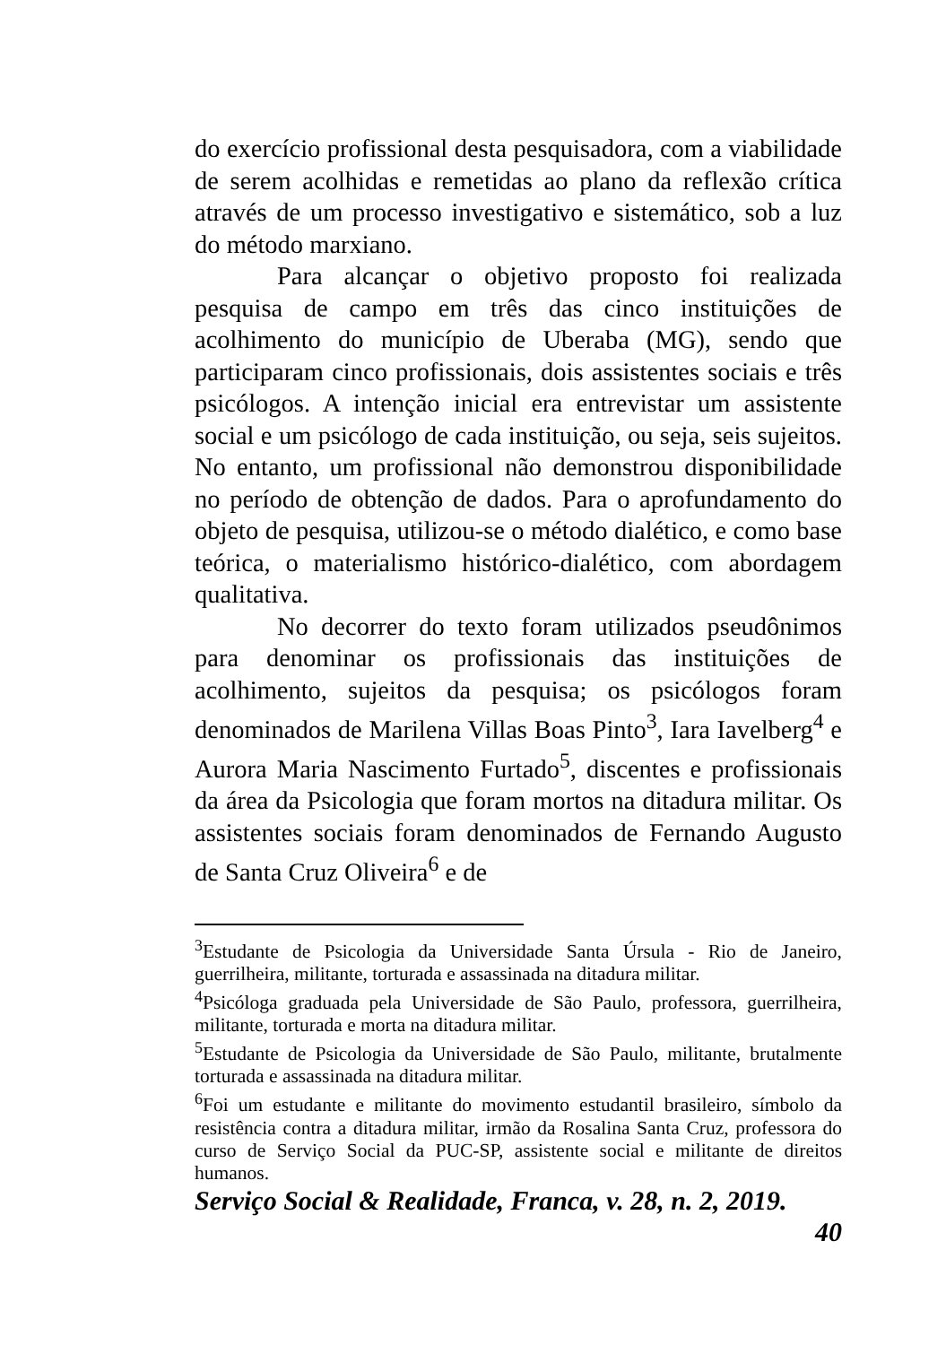do exercício profissional desta pesquisadora, com a viabilidade de serem acolhidas e remetidas ao plano da reflexão crítica através de um processo investigativo e sistemático, sob a luz do método marxiano.
Para alcançar o objetivo proposto foi realizada pesquisa de campo em três das cinco instituições de acolhimento do município de Uberaba (MG), sendo que participaram cinco profissionais, dois assistentes sociais e três psicólogos. A intenção inicial era entrevistar um assistente social e um psicólogo de cada instituição, ou seja, seis sujeitos. No entanto, um profissional não demonstrou disponibilidade no período de obtenção de dados. Para o aprofundamento do objeto de pesquisa, utilizou-se o método dialético, e como base teórica, o materialismo histórico-dialético, com abordagem qualitativa.
No decorrer do texto foram utilizados pseudônimos para denominar os profissionais das instituições de acolhimento, sujeitos da pesquisa; os psicólogos foram denominados de Marilena Villas Boas Pinto<sup>3</sup>, Iara Iavelberg<sup>4</sup> e Aurora Maria Nascimento Furtado<sup>5</sup>, discentes e profissionais da área da Psicologia que foram mortos na ditadura militar. Os assistentes sociais foram denominados de Fernando Augusto de Santa Cruz Oliveira<sup>6</sup> e de
<sup>3</sup> Estudante de Psicologia da Universidade Santa Úrsula - Rio de Janeiro, guerrilheira, militante, torturada e assassinada na ditadura militar.
<sup>4</sup> Psicóloga graduada pela Universidade de São Paulo, professora, guerrilheira, militante, torturada e morta na ditadura militar.
<sup>5</sup> Estudante de Psicologia da Universidade de São Paulo, militante, brutalmente torturada e assassinada na ditadura militar.
<sup>6</sup> Foi um estudante e militante do movimento estudantil brasileiro, símbolo da resistência contra a ditadura militar, irmão da Rosalina Santa Cruz, professora do curso de Serviço Social da PUC-SP, assistente social e militante de direitos humanos.
Serviço Social & Realidade, Franca, v. 28, n. 2, 2019.
40